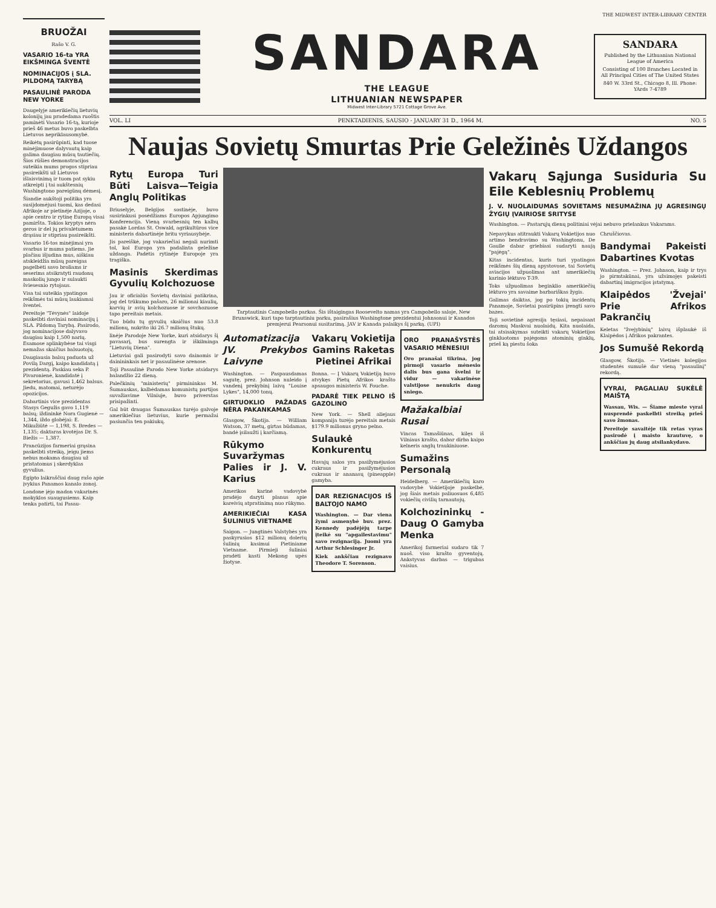THE MIDWEST INTER-LIBRARY CENTER
BRUOŽAI
Rašo V. G.
VASARIO 16-ta YRA EIKŠMINGA ŠVENTĖ
NOMINACIJOS į SLA. PILDOMĄ TARYBĄ
PASAULINĖ PARODA NEW YORKE
Daugelyje amerikiečių lietuvių kolonijų jau pradedama ruoštis paminėti Vasario 16-tą, kurioje prieš 46 metus buvo paskelbta Lietuvos nepriklausomybė.
Reikėtų pasirūpinti, kad tuose minėjimuose dalyvautų kaip galima daugiau mūsų tautiečių. Šios rūšies demonstracijos suteikia mums progos stipriau pasireikšti už Lietuvos išlaisvinimą ir tuom pat sykiu atkreipti į tai aukštesnių Washingtono pareigūnų dėmesį.
Šiandie aukštoji politika yra susijdomėjusi tuomi, kas dedasi Afrikoje ar pietinėje Azijoje, o apie centro ir rytinę Europą visai pamiršta. Tokios kryptys nėra geros ir del jų privalėtumem drąsiau ir stipriau pasireikšti.
Vasario 16-tos minėjimai yra svarbus ir mums patiems. Jie plačiau išjudina mus, aiškiau atskleidžia mūsų pareigas pagelbėti savo broliams ir seserims atsikratyti raudonų maskolių jungo ir sulaukti šviesesnio rytojaus.
Visa tai suteikia ypatingos reikšmės tai mūsų laukiamai šventei.
Pereitoje "Tėvynės" laidoje paskelbti daviniai nominacijų į SLA. Pildomą Tarybą. Pasirodo, jog nominacijose dalyvavo daugiau kaip 1,500 narių. Esamose aplinkybėse tai visgi nemažas skaičius balsuotojų.
Daugiausia balsų paduota už Povilą Dargį, kaipo kandidatą į prezidentą. Paskiau seka P. Pivaronienė, kandidatė į sekretorius, gavusi 1,462 balsus. Jiedu, matomai, neturėjo opozicijos.
Dabartinis vice prezidentas Stasys Gegužis gavo 1,119 balsų; iždininkė Nora Gugienė — 1,344, iždo globėjai: E. Mikužiūtė — 1,198, S. Bredes — 1,135; daktaras kvotėjas Dr. S. Biežis — 1,387.
Prancūzijos farmeriai grąsina paskelbti streiką, jeigu jiems nebus mokama daugiau už pristatomus į skerdyklas gyvulius.
Egipto laikraščiai daug rašo apie įvykius Panamos kanalo zonoj.
Londone įėjo madon vakarinės mokyklos suaugusiems. Kaip tenka patirti, tai Pasau-
SANDARA
THE LEAGUE
LITHUANIAN NEWSPAPER
Midwest Inter-Library 5721 Cottage Grove Ave.
SANDARA
Published by the Lithuanian National League of America
Consisting of 100 Branches Located in All Principal Cities of The United States
840 W. 33rd St., Chicago 8, Ill. Phone: YArds 7-4789
VOL. LI PENKTADIENIS, SAUSIO - JANUARY 31 D., 1964 M. NO. 5
Naujas Sovietų Smurtas Prie Geležinės Uždangos
Rytų Europa Turi Būti Laisva—Teigia Anglų Politikas
Briuselyje, Belgijos sostinėje, buvo susirinkusi posėdžiams Europos Apjungimo Konferencija. Vieną svarbesnių ten kalbų pasakė Lordas St. Oswald, agrikultūros vice ministeris dabartinėje britu vyriausybėje.
Jis pareiškė, jog vakariečiai negali nurimti tol, kol Europa yra padalinta geležine uždanga. Padėtis rytinėje Europoje yra tragiška.
Masinis Skerdimas Gyvulių Kolchozuose
Jau ir oficialūs Sovietų daviniai patikrina, jog del trūkumo pašaro, 26 milionai kiaulių, karvių ir avių kolchozuose ir sovchozuose tapo pereitais metais.
Tuo būdu tų gyvulių skaičius nuo 53.8 milionų, nukrito iki 26.7 milionų štukų.
linėje Parodoje New Yorke, kuri atsidarys šį pavasarį, bus surengta ir iškilminga "Lietuvių Diena".
Lietuviai gali pasirodyti savo dainomis ir dainininkais net ir pasaulinėse arenose.
Toji Pasaulinė Parodo New Yorke atsidarys balandžio 22 dieną.
Palečkinių "ministerių" pirmininkas M. Šumauskas, kalbėdamas komunistų partijos suvažiavime Vilniuje, buvo priverstas prisipažinti.
Gal būt draugas Šumauskas turėjo galvoje amerikiečius lietuvius, kurie permažai pasiunčia ten pakiukų.
Tarptautinis Campobello parkas. Šis ištaigingas Roosevelto namas yra Campobello saloje, New Brunswick, kuri tapo tarptautiniu parku, pasirašius Washingtone prezidentui Johnsonui ir Kanados premjerui Pearsonui susitarimą. JAV ir Kanada palaikys šį parką. (UPI)
Automatizacija JV. Prekybos Laivyne
Washington. — Paspausdamas sagutę, prez. Johnson nuleido į vandenį prekybinį laivą "Louise Lykes", 14,000 tonų.
GIRTUOKLIO PAŽADAS NĖRA PAKANKAMAS
Glasgow, Škotija. — William Watson, 37 metų, girtas būdamas, bandė įsilaužti į karčiamą.
Rūkymo Suvaržymas Palies ir J. V. Karius
Amerikos karinė vadovybė pradėjo daryti planus apie kareivių atpratinimą nuo rūkymo.
AMERIKIEČIAI KASA ŠULINIUS VIETNAME
Saigon. — Jungtinės Valstybės yra paskyrusios $12 milionų dolerių šulinių kasimui Pietiniame Vietname. Pirmieji šuliniai pradėti kasti Mekong upės žiotyse.
Vakarų Vokietija Gamins Raketas Pietinei Afrikai
Bonna. — Į Vakarų Vokietiją buvo atvykęs Pietų Afrikos krašto apsaugos ministeris W. Fouche.
PADARĖ TIEK PELNO IŠ GAZOLINO
New York. — Shell aliejaus kompanija turėjo pereitais metais $179.9 milionus gryno pelno.
Sulaukė Konkurentų
Havajų salos yra pasižymėjusios cukraus ir pasižymėjusios cukraus ir ananasų (pineapple) gamyba.
DAR REZIGNACIJOS IŠ BALTOJO NAMO
Washington. — Dar viena žymi asmenybė buv. prez. Kennedy padėjėjų tarpe įteikė su "apgailestavimu" savo rezignaciją. Juomi yra Arthur Schlesinger Jr.
Kiek ankščiau rezignavo Theodore T. Sorenson.
ORO PRANAŠYSTĖS VASARIO MĖNESIUI
Oro pranašai tikrina, jog pirmoji vasario mėnesio dalis bus gana švelni ir vidur — vakarinėse valstijose nenukris daug sniego.
Mažakalbiai Rusai
Vincas Tamašiūnas, kilęs iš Vilniaus krašto, dabar dirba kaipo kelneris anglų traukiniuose.
Sumažins Personalą
Heidelberg. — Amerikiečių karo vadovybė Vokietijoje paskelbė, jog šiais metais paliuosuos 6,485 vokiečių civilių tarnautojų.
Kolchozininkų - Daug O Gamyba Menka
Amerikoj farmeriai sudaro tik 7 nuoš. viso krašto gyventojų. Ankstyvas darbas — trigubas vaisius.
Vakarų Sąjunga Susiduria Su Eile Keblesnių Problemų
J. V. NUOLAIDUMAS SOVIETAMS NESUMAŽINA JŲ AGRESINGŲ ŽYGIŲ ĮVAIRIOSE SRITYSE
Washington. — Pastarųjų dienų politiniai vėjai nebuvo prielankus Vakarams.
Nepavykus atitraukti Vakarų Vokietijos nuo artimo bendravimo su Washingtonu, De Gaulle dabar griebiasi sudaryti naują "pajėgą".
Kitas incidentas, kuris turi ypatingos reikšmės šių dienų apystovose, tai Sovietų aviacijos užpuolimas ant amerikiečių karinio lėktuvo T-39.
Toks užpuolimas beginklio amerikiečių lėktuvo yra savaime barbariškas žygis.
Galimas daiktas, jog po tokių incidentų Panamoje, Sovietai pasirūpins įrengti savo bazes.
Toji sovietinė agresija tęsiasi, nepaisant daromų Maskvai nuolaidų. Kita nuolaida, tai atsisakymas suteikti vakarų Vokietijos ginkluotoms pajėgoms atominių ginklų, prieš ką piestu šoka
Chruščiovas.
Bandymai Pakeisti Dabartines Kvotas
Washington. — Prez. Johnson, kaip ir trys jo pirmtakūnai, yra užsimojęs pakeisti dabartinį imigracijos įstatymą.
Klaipėdos 'Žvejai' Prie Afrikos Pakrančių
Keletas "žvejybinių" laivų išplaukė iš Klaipėdos į Afrikos pakrantes.
Jos Sumušė Rekordą
Glasgow, Škotija. — Vietinės kolegijos studentės sumušė dar vieną "pasaulinį" rekordą.
VYRAI, PAGALIAU SUKĖLĖ MAIŠTĄ
Wassau, Wis. — Šiame mieste vyrai nusprendė paskelbti streiką prieš savo žmonas.
Pereitoje savaitėje tik retas vyras pasirodė į maisto krautuvę, o ankščiau jų daug atsilankydavo.